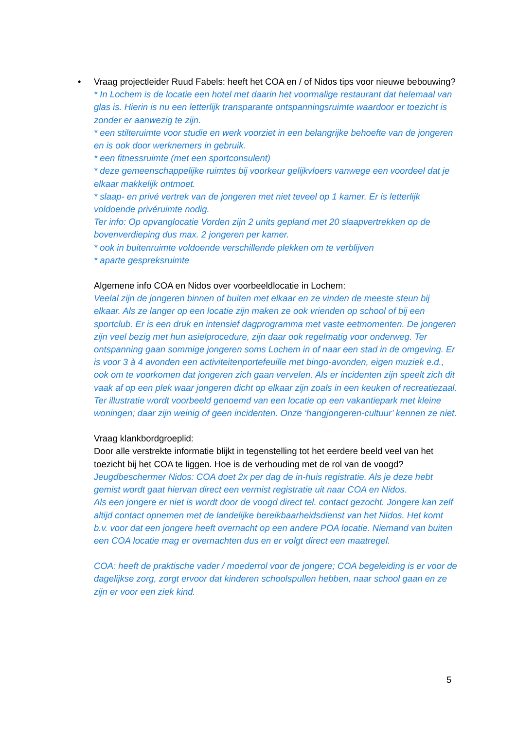•
Vraag projectleider Ruud Fabels: heeft het COA en / of Nidos tips voor nieuwe bebouwing?
* In Lochem is de locatie een hotel met daarin het voormalige restaurant dat helemaal van glas is. Hierin is nu een letterlijk transparante ontspanningsruimte waardoor er toezicht is zonder er aanwezig te zijn.
* een stilteruimte voor studie en werk voorziet in een belangrijke behoefte van de jongeren en is ook door werknemers in gebruik.
* een fitnessruimte (met een sportconsulent)
* deze gemeenschappelijke ruimtes bij voorkeur gelijkvloers vanwege een voordeel dat je elkaar makkelijk ontmoet.
* slaap- en privé vertrek van de jongeren met niet teveel op 1 kamer. Er is letterlijk voldoende privéruimte nodig.
Ter info: Op opvanglocatie Vorden zijn 2 units gepland met 20 slaapvertrekken op de bovenverdieping dus max. 2 jongeren per kamer.
* ook in buitenruimte voldoende verschillende plekken om te verblijven
* aparte gespreksruimte
Algemene info COA en Nidos over voorbeeldlocatie in Lochem:
Veelal zijn de jongeren binnen of buiten met elkaar en ze vinden de meeste steun bij elkaar. Als ze langer op een locatie zijn maken ze ook vrienden op school of bij een sportclub. Er is een druk en intensief dagprogramma met vaste eetmomenten. De jongeren zijn veel bezig met hun asielprocedure, zijn daar ook regelmatig voor onderweg. Ter ontspanning gaan sommige jongeren soms Lochem in of naar een stad in de omgeving. Er is voor 3 à 4 avonden een activiteitenportefeuille met bingo-avonden, eigen muziek e.d., ook om te voorkomen dat jongeren zich gaan vervelen. Als er incidenten zijn speelt zich dit vaak af op een plek waar jongeren dicht op elkaar zijn zoals in een keuken of recreatiezaal. Ter illustratie wordt voorbeeld genoemd van een locatie op een vakantiepark met kleine woningen; daar zijn weinig of geen incidenten. Onze ‘hangjongeren-cultuur’ kennen ze niet.
Vraag klankbordgroeplid:
Door alle verstrekte informatie blijkt in tegenstelling tot het eerdere beeld veel van het toezicht bij het COA te liggen. Hoe is de verhouding met de rol van de voogd?
Jeugdbeschermer Nidos: COA doet 2x per dag de in-huis registratie. Als je deze hebt gemist wordt gaat hiervan direct een vermist registratie uit naar COA en Nidos.
Als een jongere er niet is wordt door de voogd direct tel. contact gezocht. Jongere kan zelf altijd contact opnemen met de landelijke bereikbaarheidsdienst van het Nidos. Het komt b.v. voor dat een jongere heeft overnacht op een andere POA locatie. Niemand van buiten een COA locatie mag er overnachten dus en er volgt direct een maatregel.
COA: heeft de praktische vader / moederrol voor de jongere; COA begeleiding is er voor de dagelijkse zorg, zorgt ervoor dat kinderen schoolspullen hebben, naar school gaan en ze zijn er voor een ziek kind.
5